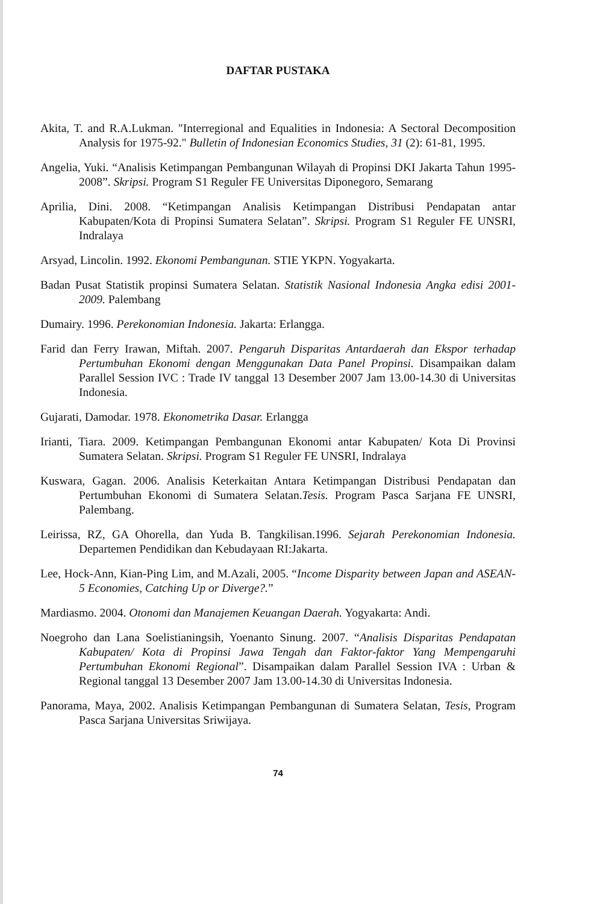DAFTAR PUSTAKA
Akita, T. and R.A.Lukman. "Interregional and Equalities in Indonesia: A Sectoral Decomposition Analysis for 1975-92." Bulletin of Indonesian Economics Studies, 31 (2): 61-81, 1995.
Angelia, Yuki. “Analisis Ketimpangan Pembangunan Wilayah di Propinsi DKI Jakarta Tahun 1995-2008”. Skripsi. Program S1 Reguler FE Universitas Diponegoro, Semarang
Aprilia, Dini. 2008. “Ketimpangan Analisis Ketimpangan Distribusi Pendapatan antar Kabupaten/Kota di Propinsi Sumatera Selatan”. Skripsi. Program S1 Reguler FE UNSRI, Indralaya
Arsyad, Lincolin. 1992. Ekonomi Pembangunan. STIE YKPN. Yogyakarta.
Badan Pusat Statistik propinsi Sumatera Selatan. Statistik Nasional Indonesia Angka edisi 2001-2009. Palembang
Dumairy. 1996. Perekonomian Indonesia. Jakarta: Erlangga.
Farid dan Ferry Irawan, Miftah. 2007. Pengaruh Disparitas Antardaerah dan Ekspor terhadap Pertumbuhan Ekonomi dengan Menggunakan Data Panel Propinsi. Disampaikan dalam Parallel Session IVC : Trade IV tanggal 13 Desember 2007 Jam 13.00-14.30 di Universitas Indonesia.
Gujarati, Damodar. 1978. Ekonometrika Dasar. Erlangga
Irianti, Tiara. 2009. Ketimpangan Pembangunan Ekonomi antar Kabupaten/ Kota Di Provinsi Sumatera Selatan. Skripsi. Program S1 Reguler FE UNSRI, Indralaya
Kuswara, Gagan. 2006. Analisis Keterkaitan Antara Ketimpangan Distribusi Pendapatan dan Pertumbuhan Ekonomi di Sumatera Selatan.Tesis. Program Pasca Sarjana FE UNSRI, Palembang.
Leirissa, RZ, GA Ohorella, dan Yuda B. Tangkilisan.1996. Sejarah Perekonomian Indonesia. Departemen Pendidikan dan Kebudayaan RI:Jakarta.
Lee, Hock-Ann, Kian-Ping Lim, and M.Azali, 2005. “Income Disparity between Japan and ASEAN-5 Economies, Catching Up or Diverge?.”
Mardiasmo. 2004. Otonomi dan Manajemen Keuangan Daerah. Yogyakarta: Andi.
Noegroho dan Lana Soelistianingsih, Yoenanto Sinung. 2007. “Analisis Disparitas Pendapatan Kabupaten/ Kota di Propinsi Jawa Tengah dan Faktor-faktor Yang Mempengaruhi Pertumbuhan Ekonomi Regional”. Disampaikan dalam Parallel Session IVA : Urban & Regional tanggal 13 Desember 2007 Jam 13.00-14.30 di Universitas Indonesia.
Panorama, Maya, 2002. Analisis Ketimpangan Pembangunan di Sumatera Selatan, Tesis, Program Pasca Sarjana Universitas Sriwijaya.
74